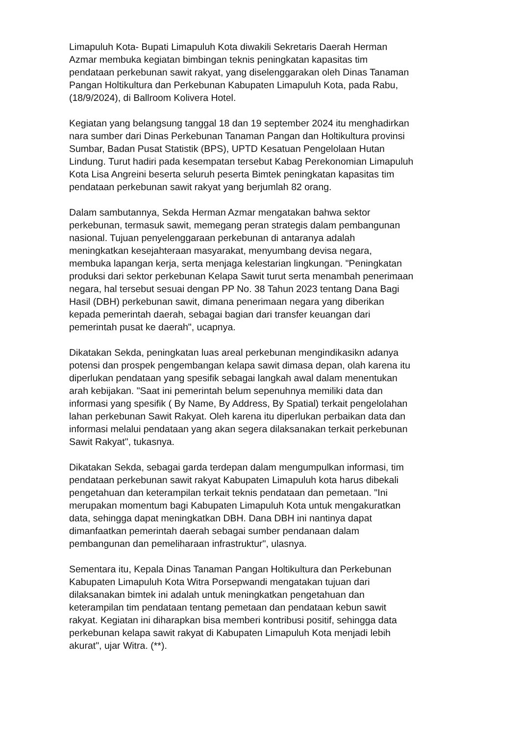Limapuluh Kota- Bupati Limapuluh Kota diwakili Sekretaris Daerah Herman Azmar membuka kegiatan bimbingan teknis peningkatan kapasitas tim pendataan perkebunan sawit rakyat, yang diselenggarakan oleh Dinas Tanaman Pangan Holtikultura dan Perkebunan Kabupaten Limapuluh Kota, pada Rabu, (18/9/2024), di Ballroom Kolivera Hotel.
Kegiatan yang belangsung tanggal 18 dan 19 september 2024 itu menghadirkan nara sumber dari Dinas Perkebunan Tanaman Pangan dan Holtikultura provinsi Sumbar, Badan Pusat Statistik (BPS), UPTD Kesatuan Pengelolaan Hutan Lindung. Turut hadiri pada kesempatan tersebut Kabag Perekonomian Limapuluh Kota Lisa Angreini beserta seluruh peserta Bimtek peningkatan kapasitas tim pendataan perkebunan sawit rakyat yang berjumlah 82 orang.
Dalam sambutannya, Sekda Herman Azmar mengatakan bahwa sektor perkebunan, termasuk sawit, memegang peran strategis dalam pembangunan nasional. Tujuan penyelenggaraan perkebunan di antaranya adalah meningkatkan kesejahteraan masyarakat, menyumbang devisa negara, membuka lapangan kerja, serta menjaga kelestarian lingkungan. "Peningkatan produksi dari sektor perkebunan Kelapa Sawit turut serta menambah penerimaan negara, hal tersebut sesuai dengan PP No. 38 Tahun 2023 tentang Dana Bagi Hasil (DBH) perkebunan sawit, dimana penerimaan negara yang diberikan kepada pemerintah daerah, sebagai bagian dari transfer keuangan dari pemerintah pusat ke daerah", ucapnya.
Dikatakan Sekda, peningkatan luas areal perkebunan mengindikasikn adanya potensi dan prospek pengembangan kelapa sawit dimasa depan, olah karena itu diperlukan pendataan yang spesifik sebagai langkah awal dalam menentukan arah kebijakan. "Saat ini pemerintah belum sepenuhnya memiliki data dan informasi yang spesifik ( By Name, By Address, By Spatial) terkait pengelolahan lahan perkebunan Sawit Rakyat. Oleh karena itu diperlukan perbaikan data dan informasi melalui pendataan yang akan segera dilaksanakan terkait perkebunan Sawit Rakyat", tukasnya.
Dikatakan Sekda, sebagai garda terdepan dalam mengumpulkan informasi, tim pendataan perkebunan sawit rakyat Kabupaten Limapuluh kota harus dibekali pengetahuan dan keterampilan terkait teknis pendataan dan pemetaan. "Ini merupakan momentum bagi Kabupaten Limapuluh Kota untuk mengakuratkan data, sehingga dapat meningkatkan DBH. Dana DBH ini nantinya dapat dimanfaatkan pemerintah daerah sebagai sumber pendanaan dalam pembangunan dan pemeliharaan infrastruktur", ulasnya.
Sementara itu, Kepala Dinas Tanaman Pangan Holtikultura dan Perkebunan Kabupaten Limapuluh Kota Witra Porsepwandi mengatakan tujuan dari dilaksanakan bimtek ini adalah untuk meningkatkan pengetahuan dan keterampilan tim pendataan tentang pemetaan dan pendataan kebun sawit rakyat. Kegiatan ini diharapkan bisa memberi kontribusi positif, sehingga data perkebunan kelapa sawit rakyat di Kabupaten Limapuluh Kota menjadi lebih akurat", ujar Witra. (**).